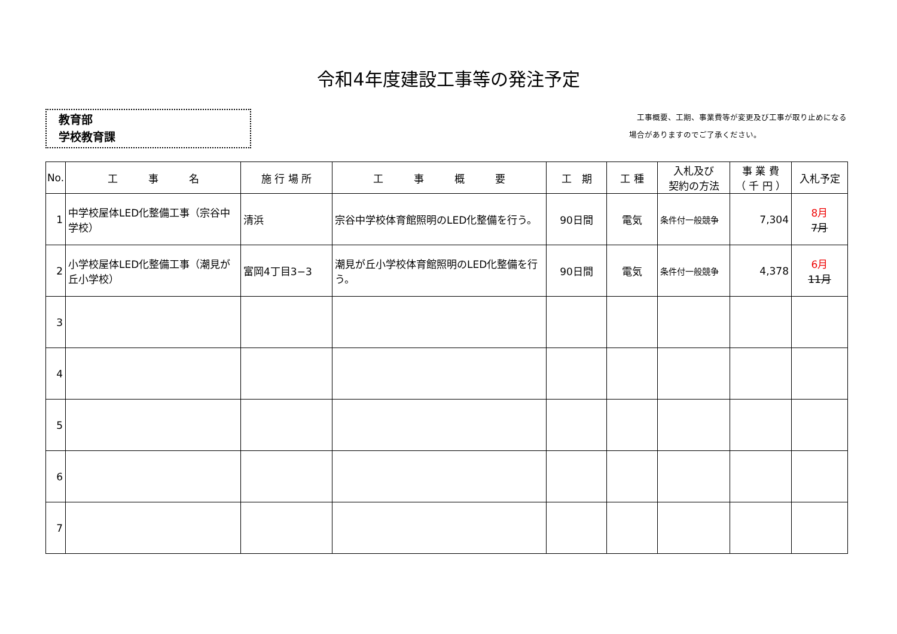令和4年度建設工事等の発注予定
教育部
学校教育課
　工事概要、工期、事業費等が変更及び工事が取り止めになる
場合がありますのでご了承ください。
| No. | 工 事 名 | 施 行 場 所 | 工 事 概 要 | 工 期 | 工 種 | 入札及び 契約の方法 | 事 業 費 （ 千 円 ） | 入札予定 |
| --- | --- | --- | --- | --- | --- | --- | --- | --- |
| 1 | 中学校屋体LED化整備工事（宗谷中学校） | 清浜 | 宗谷中学校体育館照明のLED化整備を行う。 | 90日間 | 電気 | 条件付一般競争 | 7,304 | 8月 7月 |
| 2 | 小学校屋体LED化整備工事（潮見が丘小学校） | 富岡4丁目3−3 | 潮見が丘小学校体育館照明のLED化整備を行う。 | 90日間 | 電気 | 条件付一般競争 | 4,378 | 6月 11月 |
| 3 | | | | | | | | |
| 4 | | | | | | | | |
| 5 | | | | | | | | |
| 6 | | | | | | | | |
| 7 | | | | | | | | |